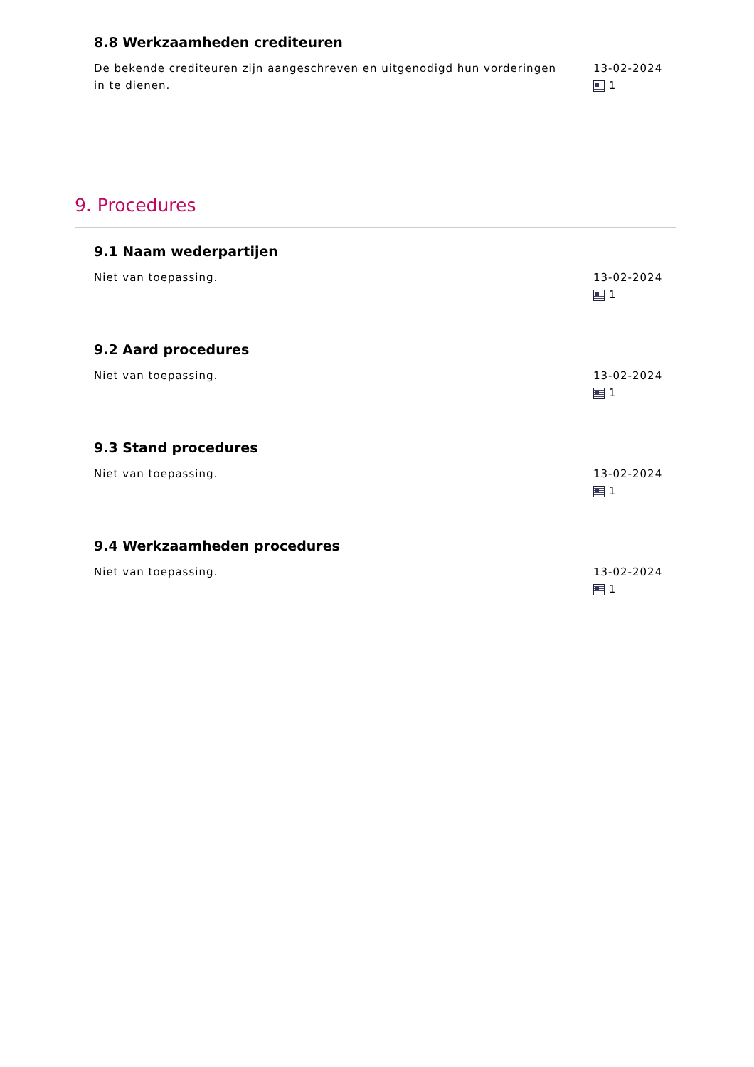8.8 Werkzaamheden crediteuren
De bekende crediteuren zijn aangeschreven en uitgenodigd hun vorderingen in te dienen.
13-02-2024
1
9. Procedures
9.1 Naam wederpartijen
Niet van toepassing. 13-02-2024
1
9.2 Aard procedures
Niet van toepassing. 13-02-2024
1
9.3 Stand procedures
Niet van toepassing. 13-02-2024
1
9.4 Werkzaamheden procedures
Niet van toepassing. 13-02-2024
1